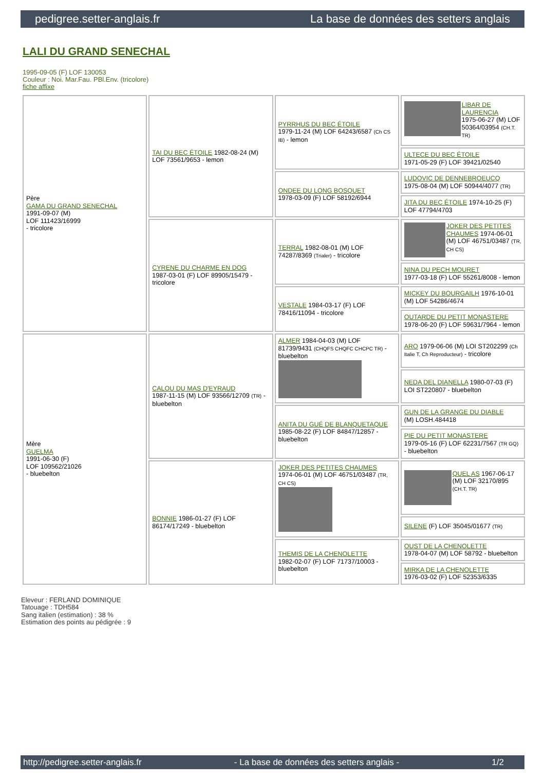pedigree.setter-anglais.fr La base de données des setters anglais
LALI DU GRAND SENECHAL
1995-09-05 (F) LOF 130053
Couleur : Noi. Mar.Fau. PBl.Env. (tricolore)
fiche affixe
| Père GAMA DU GRAND SENECHAL 1991-09-07 (M) LOF 111423/16999 - tricolore | TAI DU BEC ÉTOILE 1982-08-24 (M) LOF 73561/9653 - lemon | PYRRHUS DU BEC ÉTOILE 1979-11-24 (M) LOF 64243/6587 (Ch CS IB) - lemon | LIBAR DE LAURENCIA 1975-06-27 (M) LOF 50364/03954 (CH.T. TR) |
| | | | ULTECE DU BEC ÉTOILE 1971-05-29 (F) LOF 39421/02540 |
| | | ONDEE DU LONG BOSQUET 1978-03-09 (F) LOF 58192/6944 | LUDOVIC DE DENNEBROEUCQ 1975-08-04 (M) LOF 50944/4077 (TR) |
| | | | JITA DU BEC ÉTOILE 1974-10-25 (F) LOF 47794/4703 |
| | CYRENE DU CHARME EN DOG 1987-03-01 (F) LOF 89905/15479 - tricolore | TERRAL 1982-08-01 (M) LOF 74287/8369 (Trialer) - tricolore | JOKER DES PETITES CHAUMES 1974-06-01 (M) LOF 46751/03487 (TR, CH CS) |
| | | | NINA DU PECH MOURET 1977-03-18 (F) LOF 55261/8008 - lemon |
| | | VESTALE 1984-03-17 (F) LOF 78416/11094 - tricolore | MICKEY DU BOURGAILH 1976-10-01 (M) LOF 54286/4674 |
| | | | OUTARDE DU PETIT MONASTERE 1978-06-20 (F) LOF 59631/7964 - lemon |
| Mère GUELMA 1991-06-30 (F) LOF 109562/21026 - bluebelton | CALOU DU MAS D'EYRAUD 1987-11-15 (M) LOF 93566/12709 (TR) - bluebelton | ALMER 1984-04-03 (M) LOF 81739/9431 (CHQFS CHQFC CHCPC TR) - bluebelton | ARO 1979-06-06 (M) LOI ST202299 (Ch Italie T, Ch Reproducteur) - tricolore |
| | | | NEDA DEL DIANELLA 1980-07-03 (F) LOI ST220807 - bluebelton |
| | | ANITA DU GUÉ DE BLANQUETAQUE 1985-08-22 (F) LOF 84847/12857 - bluebelton | GUN DE LA GRANGE DU DIABLE (M) LOSH.484418 |
| | | | PIE DU PETIT MONASTERE 1979-05-16 (F) LOF 62231/7567 (TR GQ) - bluebelton |
| | BONNIE 1986-01-27 (F) LOF 86174/17249 - bluebelton | JOKER DES PETITES CHAUMES 1974-06-01 (M) LOF 46751/03487 (TR, CH CS) | QUEL AS 1967-06-17 (M) LOF 32170/895 (CH.T. TR) |
| | | | SILENE (F) LOF 35045/01677 (TR) |
| | | THEMIS DE LA CHENOLETTE 1982-02-07 (F) LOF 71737/10003 - bluebelton | OUST DE LA CHENOLETTE 1978-04-07 (M) LOF 58792 - bluebelton |
| | | | MIRKA DE LA CHENOLETTE 1976-03-02 (F) LOF 52353/6335 |
Eleveur : FERLAND DOMINIQUE
Tatouage : TDH584
Sang italien (estimation) : 38 %
Estimation des points au pédigrée : 9
http://pedigree.setter-anglais.fr - La base de données des setters anglais - 1/2